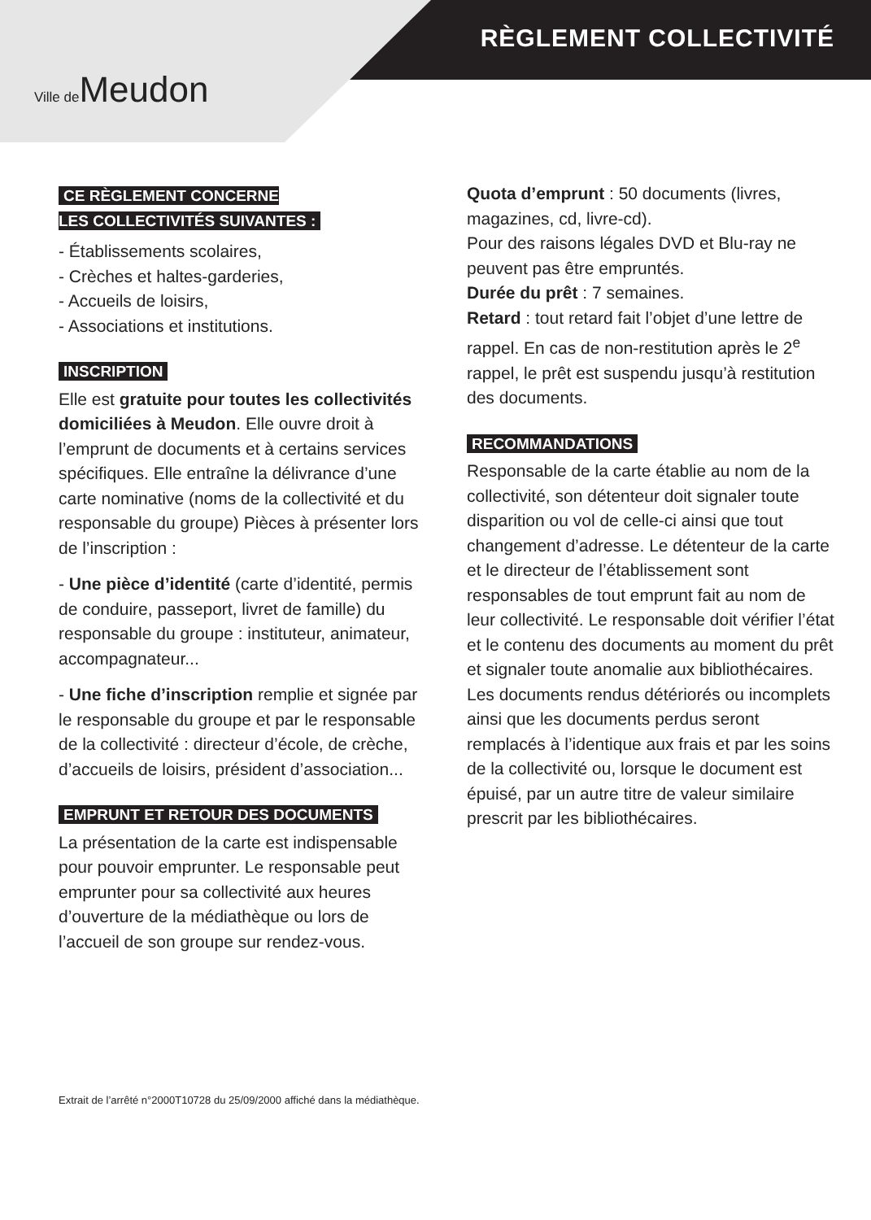Ville de Meudon
RÈGLEMENT COLLECTIVITÉ
CE RÈGLEMENT CONCERNE
LES COLLECTIVITÉS SUIVANTES :
- Établissements scolaires,
- Crèches et haltes-garderies,
- Accueils de loisirs,
- Associations et institutions.
INSCRIPTION
Elle est gratuite pour toutes les collectivités domiciliées à Meudon. Elle ouvre droit à l’emprunt de documents et à certains services spécifiques. Elle entraîne la délivrance d’une carte nominative (noms de la collectivité et du responsable du groupe) Pièces à présenter lors de l’inscription :
- Une pièce d’identité (carte d’identité, permis de conduire, passeport, livret de famille) du responsable du groupe : instituteur, animateur, accompagnateur...
- Une fiche d’inscription remplie et signée par le responsable du groupe et par le responsable de la collectivité : directeur d’école, de crèche, d’accueils de loisirs, président d’association...
EMPRUNT ET RETOUR DES DOCUMENTS
La présentation de la carte est indispensable pour pouvoir emprunter. Le responsable peut emprunter pour sa collectivité aux heures d’ouverture de la médiathèque ou lors de l’accueil de son groupe sur rendez-vous.
Quota d’emprunt : 50 documents (livres, magazines, cd, livre-cd).
Pour des raisons légales DVD et Blu-ray ne peuvent pas être empruntés.
Durée du prêt : 7 semaines.
Retard : tout retard fait l’objet d’une lettre de rappel. En cas de non-restitution après le 2<sup>e</sup> rappel, le prêt est suspendu jusqu’à restitution des documents.
RECOMMANDATIONS
Responsable de la carte établie au nom de la collectivité, son détenteur doit signaler toute disparition ou vol de celle-ci ainsi que tout changement d’adresse. Le détenteur de la carte et le directeur de l’établissement sont responsables de tout emprunt fait au nom de leur collectivité. Le responsable doit vérifier l’état et le contenu des documents au moment du prêt et signaler toute anomalie aux bibliothécaires. Les documents rendus détériorés ou incomplets ainsi que les documents perdus seront remplacés à l’identique aux frais et par les soins de la collectivité ou, lorsque le document est épuisé, par un autre titre de valeur similaire prescrit par les bibliothécaires.
Extrait de l’arrêté n°2000T10728 du 25/09/2000 affiché dans la médiathèque.